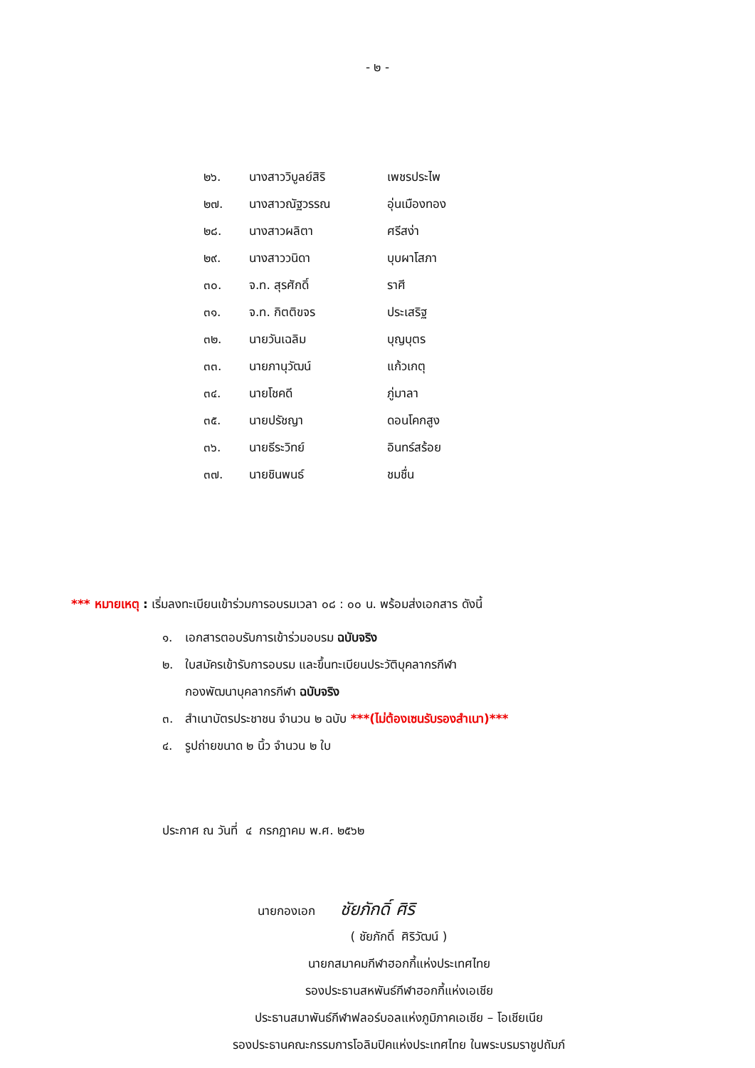- ๒ -
| ๒๖. | นางสาววิบูลย์สิริ | เพชรประไพ |
| ๒๗. | นางสาวณัฐวรรณ | อุ่นเมืองทอง |
| ๒๘. | นางสาวผลิตา | ศรีสง่า |
| ๒๙. | นางสาววนิดา | บุบผาโสภา |
| ๓๐. | จ.ท. สุรศักดิ์ | ราศี |
| ๓๑. | จ.ท. กิตติขจร | ประเสริฐ |
| ๓๒. | นายวันเฉลิม | บุญบุตร |
| ๓๓. | นายภานุวัฒน์ | แก้วเกตุ |
| ๓๔. | นายโชคดี | ภู่มาลา |
| ๓๕. | นายปรัชญา | ดอนโคกสูง |
| ๓๖. | นายธีระวิทย์ | อินทร์สร้อย |
| ๓๗. | นายชินพนธ์ | ชมชื่น |
*** หมายเหตุ : เริ่มลงทะเบียนเข้าร่วมการอบรมเวลา ๐๘ : ๐๐ น. พร้อมส่งเอกสาร ดังนี้
๑. เอกสารตอบรับการเข้าร่วมอบรม ฉบับจริง
๒. ใบสมัครเข้ารับการอบรม และขึ้นทะเบียนประวัติบุคลากรกีฬา
กองพัฒนาบุคลากรกีฬา ฉบับจริง
๓. สำเนาบัตรประชาชน จำนวน ๒ ฉบับ ***(ไม่ต้องเซนรับรองสำเนา)***
๔. รูปถ่ายขนาด ๒ นิ้ว จำนวน ๒ ใบ
ประกาศ ณ วันที่ ๔ กรกฎาคม พ.ศ. ๒๕๖๒
นายกองเอก ชัยภักดิ์ ศิริ
( ชัยภักดิ์ ศิริวัฒน์ )
นายกสมาคมกีฬาฮอกกี้แห่งประเทศไทย
รองประธานสหพันธ์กีฬาฮอกกี้แห่งเอเชีย
ประธานสมาพันธ์กีฬาฟลอร์บอลแห่งภูมิภาคเอเชีย – โอเชียเนีย
รองประธานคณะกรรมการโอลิมปิคแห่งประเทศไทย ในพระบรมราชูปถัมภ์